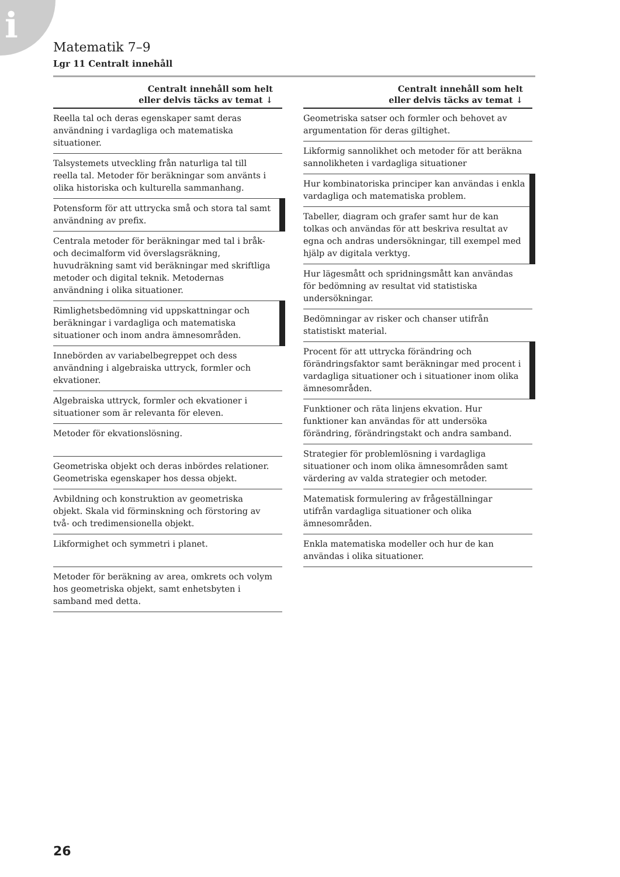i
Matematik 7–9
Lgr 11 Centralt innehåll
| Centralt innehåll som helt eller delvis täcks av temat ↓ |
| --- |
| Reella tal och deras egenskaper samt deras användning i vardagliga och matematiska situationer. |
| Talsystemets utveckling från naturliga tal till reella tal. Metoder för beräkningar som använts i olika historiska och kulturella sammanhang. |
| Potensform för att uttrycka små och stora tal samt användning av prefix. |
| Centrala metoder för beräkningar med tal i bråk- och decimalform vid överslagsräkning, huvudräkning samt vid beräkningar med skriftliga metoder och digital teknik. Metodernas användning i olika situationer. |
| Rimlighetsbedömning vid uppskattningar och beräkningar i vardagliga och matematiska situationer och inom andra ämnesområden. |
| Innebörden av variabelbegreppet och dess användning i algebraiska uttryck, formler och ekvationer. |
| Algebraiska uttryck, formler och ekvationer i situationer som är relevanta för eleven. |
| Metoder för ekvationslösning. |
| Geometriska objekt och deras inbördes relationer. Geometriska egenskaper hos dessa objekt. |
| Avbildning och konstruktion av geometriska objekt. Skala vid förminskning och förstoring av två- och tredimensionella objekt. |
| Likformighet och symmetri i planet. |
| Metoder för beräkning av area, omkrets och volym hos geometriska objekt, samt enhetsbyten i samband med detta. |
| Centralt innehåll som helt eller delvis täcks av temat ↓ |
| --- |
| Geometriska satser och formler och behovet av argumentation för deras giltighet. |
| Likformig sannolikhet och metoder för att beräkna sannolikheten i vardagliga situationer |
| Hur kombinatoriska principer kan användas i enkla vardagliga och matematiska problem. |
| Tabeller, diagram och grafer samt hur de kan tolkas och användas för att beskriva resultat av egna och andras undersökningar, till exempel med hjälp av digitala verktyg. |
| Hur lägesmått och spridningsmått kan användas för bedömning av resultat vid statistiska undersökningar. |
| Bedömningar av risker och chanser utifrån statistiskt material. |
| Procent för att uttrycka förändring och förändringsfaktor samt beräkningar med procent i vardagliga situationer och i situationer inom olika ämnesområden. |
| Funktioner och räta linjens ekvation. Hur funktioner kan användas för att undersöka förändring, förändringstakt och andra samband. |
| Strategier för problemlösning i vardagliga situationer och inom olika ämnesområden samt värdering av valda strategier och metoder. |
| Matematisk formulering av frågeställningar utifrån vardagliga situationer och olika ämnesområden. |
| Enkla matematiska modeller och hur de kan användas i olika situationer. |
26